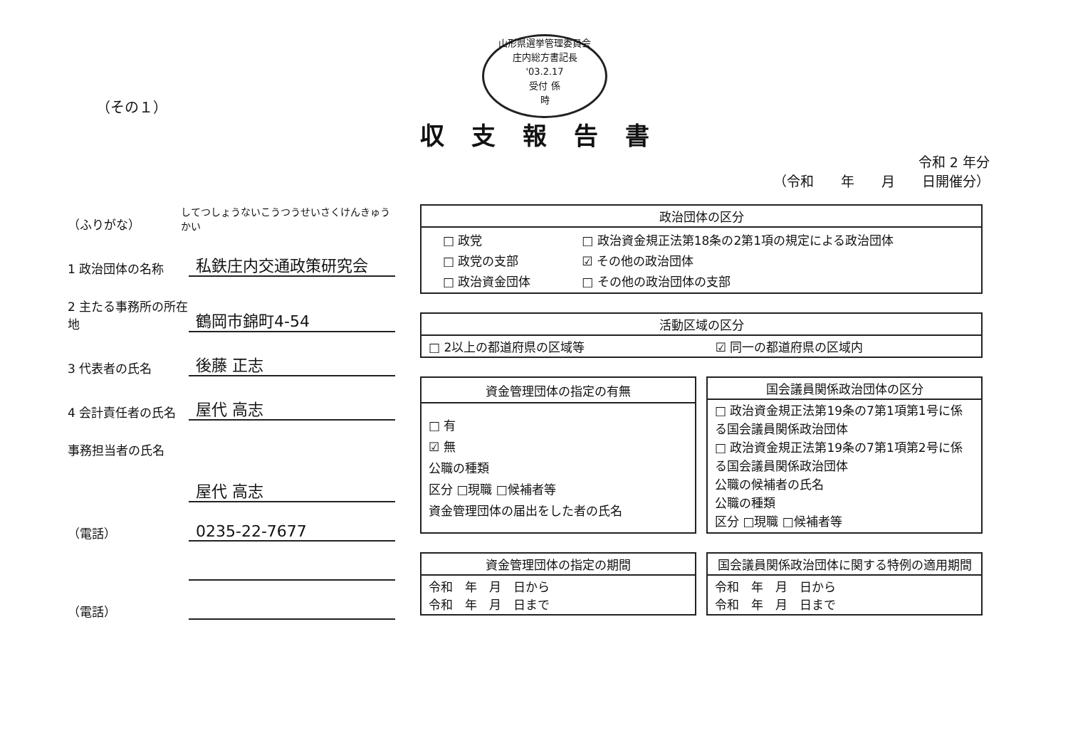山形県選挙管理委員会
庄内総方書記長
'03.2.17
受付 係
時
（その１）
収支報告書
令和 2 年分
（令和　　年　　月　　日開催分）
（ふりがな） してつしょうないこうつうせいさくけんきゅうかい
1 政治団体の名称 私鉄庄内交通政策研究会
2 主たる事務所の所在地 鶴岡市錦町4-54
3 代表者の氏名 後藤 正志
4 会計責任者の氏名 屋代 高志
事務担当者の氏名
屋代 高志
（電話） 0235-22-7677
（電話）
| 政治団体の区分 |
| --- |
| / □ 政党 / □ 政治資金規正法第18条の2第1項の規定による政治団体 / / □ 政党の支部 / ☑ その他の政治団体 / / □ 政治資金団体 / □ その他の政治団体の支部 / |
| 活動区域の区分 | |
| --- | --- |
| □ 2以上の都道府県の区域等 | ☑ 同一の都道府県の区域内 |
| 資金管理団体の指定の有無 |
| --- |
| □ 有 ☑ 無 公職の種類 区分 □現職 □候補者等 資金管理団体の届出をした者の氏名 |
| 国会議員関係政治団体の区分 |
| --- |
| □ 政治資金規正法第19条の7第1項第1号に係る国会議員関係政治団体 □ 政治資金規正法第19条の7第1項第2号に係る国会議員関係政治団体 公職の候補者の氏名 公職の種類 区分 □現職 □候補者等 |
| 資金管理団体の指定の期間 |
| --- |
| 令和 年 月 日から 令和 年 月 日まで |
| 国会議員関係政治団体に関する特例の適用期間 |
| --- |
| 令和 年 月 日から 令和 年 月 日まで |